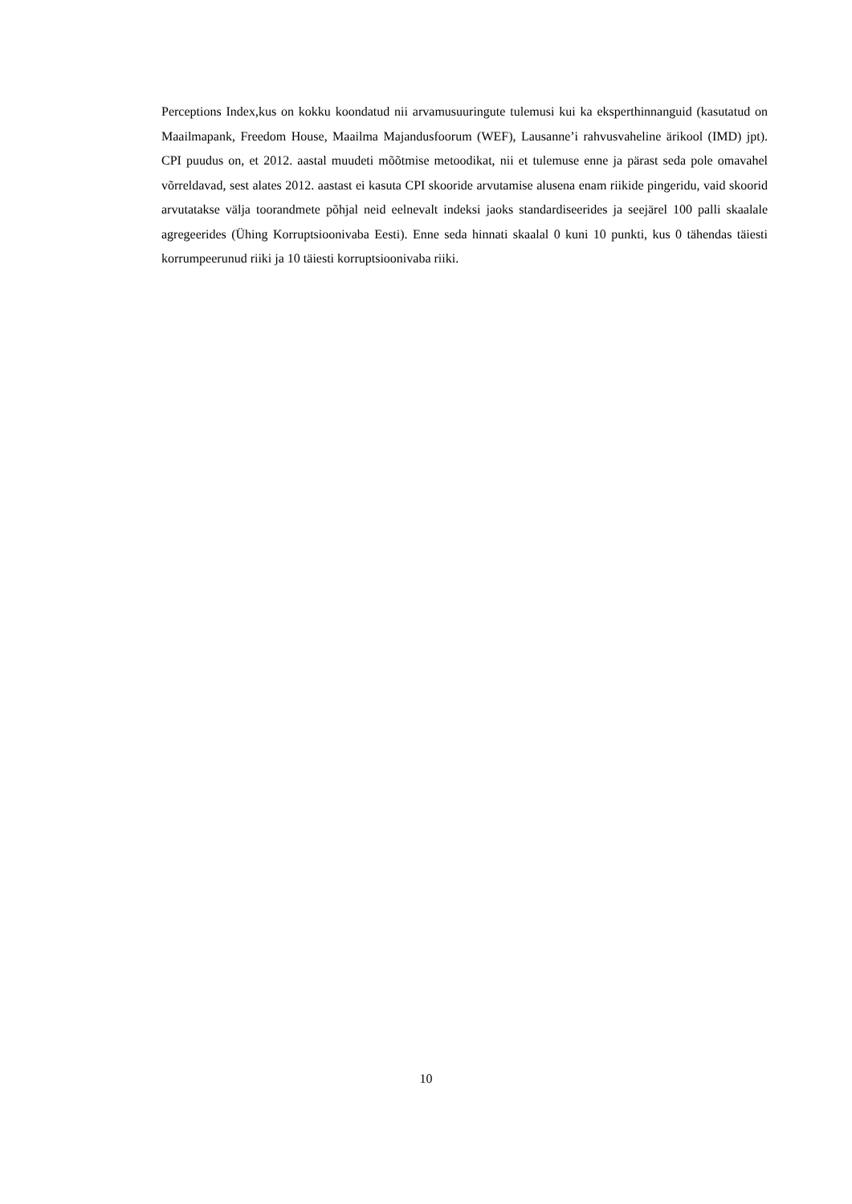Perceptions Index,kus on kokku koondatud nii arvamusuuringute tulemusi kui ka eksperthinnanguid (kasutatud on Maailmapank, Freedom House, Maailma Majandusfoorum (WEF), Lausanne’i rahvusvaheline ärikool (IMD) jpt). CPI puudus on, et 2012. aastal muudeti mõõtmise metoodikat, nii et tulemuse enne ja pärast seda pole omavahel võrreldavad, sest alates 2012. aastast ei kasuta CPI skooride arvutamise alusena enam riikide pingeridu, vaid skoorid arvutatakse välja toorandmete põhjal neid eelnevalt indeksi jaoks standardiseerides ja seejärel 100 palli skaalale agregeerides (Ühing Korruptsioonivaba Eesti). Enne seda hinnati skaalal 0 kuni 10 punkti, kus 0 tähendas täiesti korrumpeerunud riiki ja 10 täiesti korruptsioonivaba riiki.
10